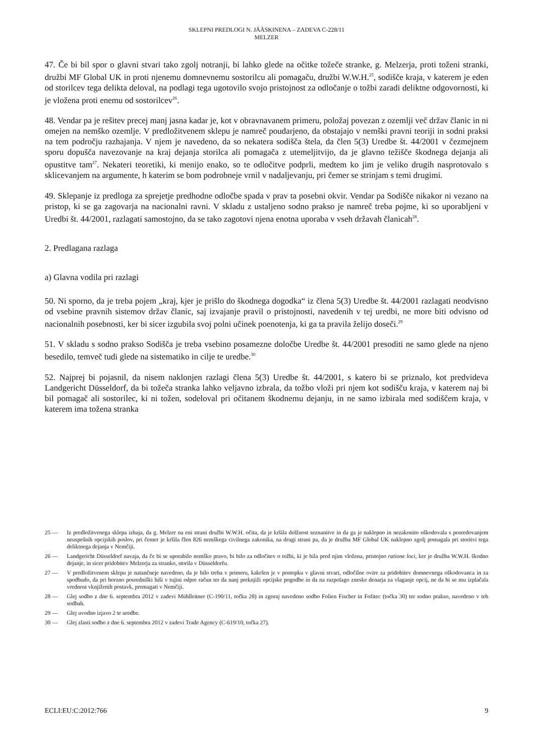SKLEPNI PREDLOGI N. JÄÄSKINENA – ZADEVA C-228/11
MELZER
47. Če bi bil spor o glavni stvari tako zgolj notranji, bi lahko glede na očitke tožeče stranke, g. Melzerja, proti toženi stranki, družbi MF Global UK in proti njenemu domnevnemu sostorilcu ali pomagaču, družbi W.W.H.<sup>25</sup>, sodišče kraja, v katerem je eden od storilcev tega delikta deloval, na podlagi tega ugotovilo svojo pristojnost za odločanje o tožbi zaradi deliktne odgovornosti, ki je vložena proti enemu od sostorilcev<sup>26</sup>.
48. Vendar pa je rešitev precej manj jasna kadar je, kot v obravnavanem primeru, položaj povezan z ozemlji več držav članic in ni omejen na nemško ozemlje. V predložitvenem sklepu je namreč poudarjeno, da obstajajo v nemški pravni teoriji in sodni praksi na tem področju razhajanja. V njem je navedeno, da so nekatera sodišča štela, da člen 5(3) Uredbe št. 44/2001 v čezmejnem sporu dopušča navezovanje na kraj dejanja storilca ali pomagača z utemeljitvijo, da je glavno težišče škodnega dejanja ali opustitve tam<sup>27</sup>. Nekateri teoretiki, ki menijo enako, so te odločitve podprli, medtem ko jim je veliko drugih nasprotovalo s sklicevanjem na argumente, h katerim se bom podrobneje vrnil v nadaljevanju, pri čemer se strinjam s temi drugimi.
49. Sklepanje iz predloga za sprejetje predhodne odločbe spada v prav ta posebni okvir. Vendar pa Sodišče nikakor ni vezano na pristop, ki se ga zagovarja na nacionalni ravni. V skladu z ustaljeno sodno prakso je namreč treba pojme, ki so uporabljeni v Uredbi št. 44/2001, razlagati samostojno, da se tako zagotovi njena enotna uporaba v vseh državah članicah<sup>28</sup>.
2. Predlagana razlaga
a) Glavna vodila pri razlagi
50. Ni sporno, da je treba pojem „kraj, kjer je prišlo do škodnega dogodka“ iz člena 5(3) Uredbe št. 44/2001 razlagati neodvisno od vsebine pravnih sistemov držav članic, saj izvajanje pravil o pristojnosti, navedenih v tej uredbi, ne more biti odvisno od nacionalnih posebnosti, ker bi sicer izgubila svoj polni učinek poenotenja, ki ga ta pravila želijo doseči.<sup>29</sup>
51. V skladu s sodno prakso Sodišča je treba vsebino posamezne določbe Uredbe št. 44/2001 presoditi ne samo glede na njeno besedilo, temveč tudi glede na sistematiko in cilje te uredbe.<sup>30</sup>
52. Najprej bi pojasnil, da nisem naklonjen razlagi člena 5(3) Uredbe št. 44/2001, s katero bi se priznalo, kot predvideva Landgericht Düsseldorf, da bi tožeča stranka lahko veljavno izbrala, da tožbo vloži pri njem kot sodišču kraja, v katerem naj bi bil pomagač ali sostorilec, ki ni tožen, sodeloval pri očitanem škodnemu dejanju, in ne samo izbirala med sodiščem kraja, v katerem ima tožena stranka
25 — Iz predložitvenega sklepa izhaja, da g. Melzer na eni strani družbi W.W.H. očita, da je kršila dolžnost seznanitve in da ga je naklepno in nezakonito oškodovala s posredovanjem neuspešnih opcijskih poslov, pri čemer je kršila člen 826 nemškega civilnega zakonika, na drugi strani pa, da je družba MF Global UK naklepno zgolj pomagala pri storitvi tega deliktnega dejanja v Nemčiji.
26 — Landgericht Düsseldorf navaja, da če bi se uporabilo nemško pravo, bi bilo za odločitev o tožbi, ki je bila pred njim vložena, pristojno ratione loci, ker je družba W.W.H. škodno dejanje, in sicer pridobitev Melzerja za stranko, storila v Düsseldorfu.
27 — V predložitvenem sklepu je natančneje navedeno, da je bilo treba v primeru, kakršen je v postopku v glavni stvari, odločilne ovire za pridobitev domnevnega oškodovanca in za spodbudo, da pri borzno posredniški hiši v tujini odpre račun ter da nanj preknjiži opcijske pogodbe in da na razpolago zneske denarja za vlaganje opcij, ne da bi se mu izplačala vrednost vknjiženih postavk, premagati v Nemčiji.
28 — Glej sodbo z dne 6. septembra 2012 v zadevi Mühlleitner (C-190/11, točka 28) in zgoraj navedeno sodbo Folien Fischer in Fofitec (točka 30) ter sodno prakso, navedeno v teh sodbah.
29 — Glej uvodno izjavo 2 te uredbe.
30 — Glej zlasti sodbo z dne 6. septembra 2012 v zadevi Trade Agency (C-619/10, točka 27).
ECLI:EU:C:2012:766 9